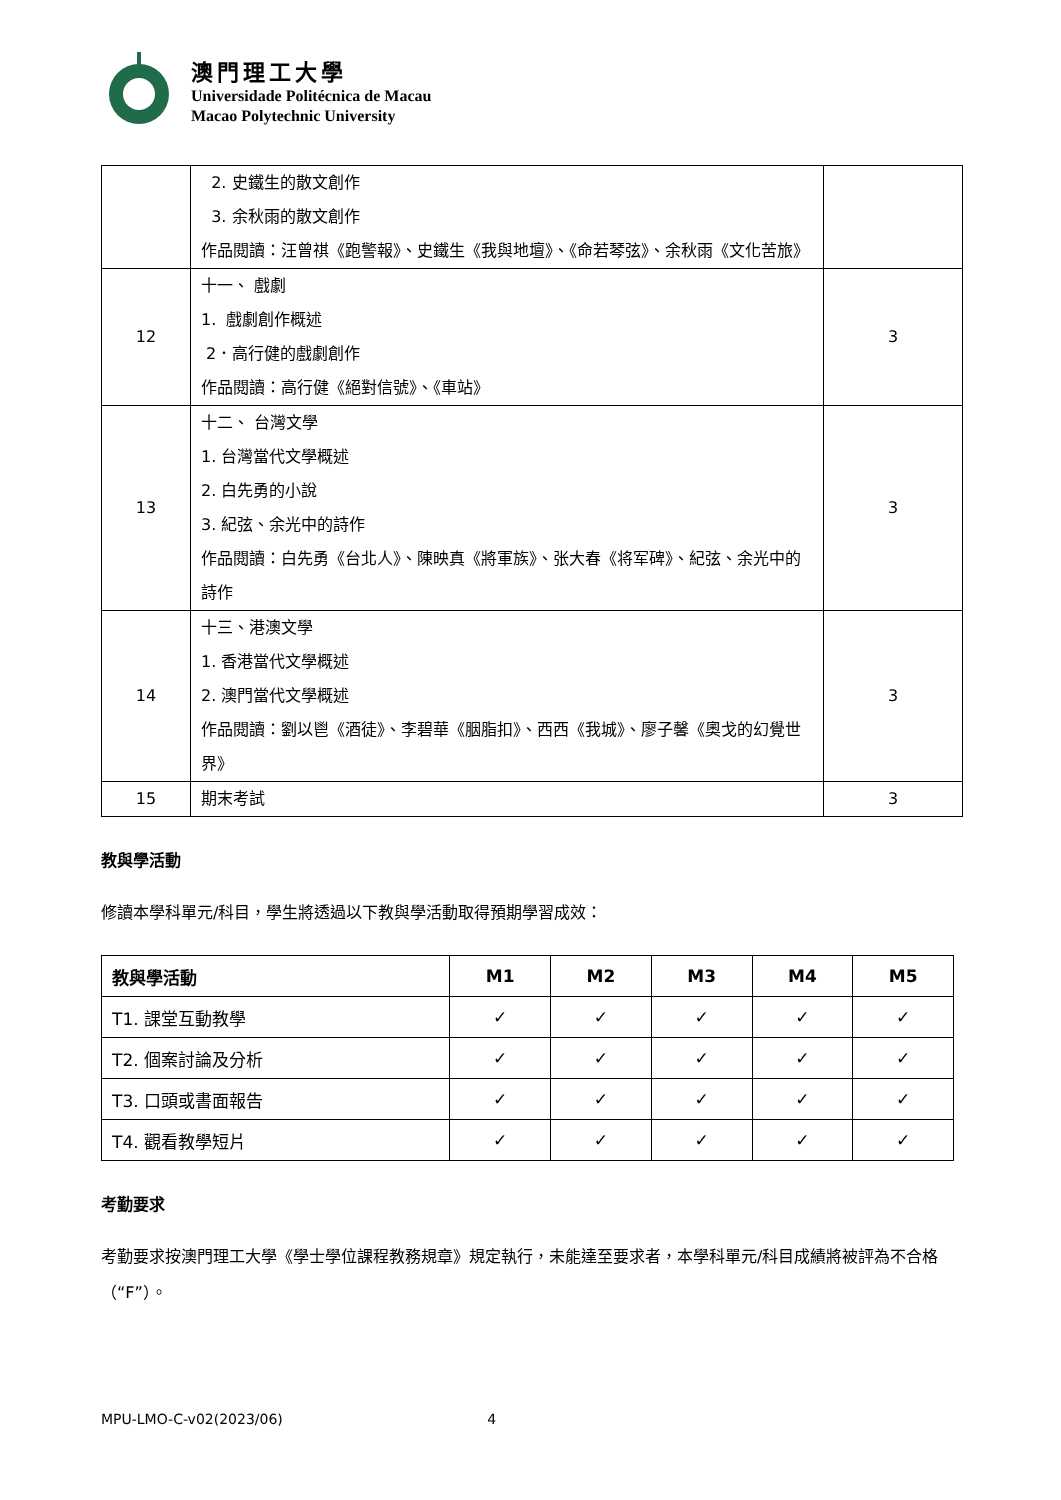澳門理工大學
Universidade Politécnica de Macau
Macao Polytechnic University
| | 2. 史鐵生的散文創作 3. 余秋雨的散文創作 作品閱讀：汪曾祺《跑警報》、史鐵生《我與地壇》、《命若琴弦》、余秋雨《文化苦旅》 | |
| 12 | 十一、 戲劇 1. 戲劇創作概述 2．高行健的戲劇創作 作品閱讀：高行健《絕對信號》、《車站》 | 3 |
| 13 | 十二、 台灣文學 1. 台灣當代文學概述 2. 白先勇的小說 3. 紀弦、余光中的詩作 作品閱讀：白先勇《台北人》、陳映真《將軍族》、张大春《将军碑》、紀弦、余光中的詩作 | 3 |
| 14 | 十三、港澳文學 1. 香港當代文學概述 2. 澳門當代文學概述 作品閱讀：劉以鬯《酒徒》、李碧華《胭脂扣》、西西《我城》、廖子馨《奧戈的幻覺世界》 | 3 |
| 15 | 期末考試 | 3 |
教與學活動
修讀本學科單元/科目，學生將透過以下教與學活動取得預期學習成效：
| 教與學活動 | M1 | M2 | M3 | M4 | M5 |
| --- | --- | --- | --- | --- | --- |
| T1. 課堂互動教學 | ✓ | ✓ | ✓ | ✓ | ✓ |
| T2. 個案討論及分析 | ✓ | ✓ | ✓ | ✓ | ✓ |
| T3. 口頭或書面報告 | ✓ | ✓ | ✓ | ✓ | ✓ |
| T4. 觀看教學短片 | ✓ | ✓ | ✓ | ✓ | ✓ |
考勤要求
考勤要求按澳門理工大學《學士學位課程教務規章》規定執行，未能達至要求者，本學科單元/科目成績將被評為不合格（“F”）。
MPU-LMO-C-v02(2023/06) 4